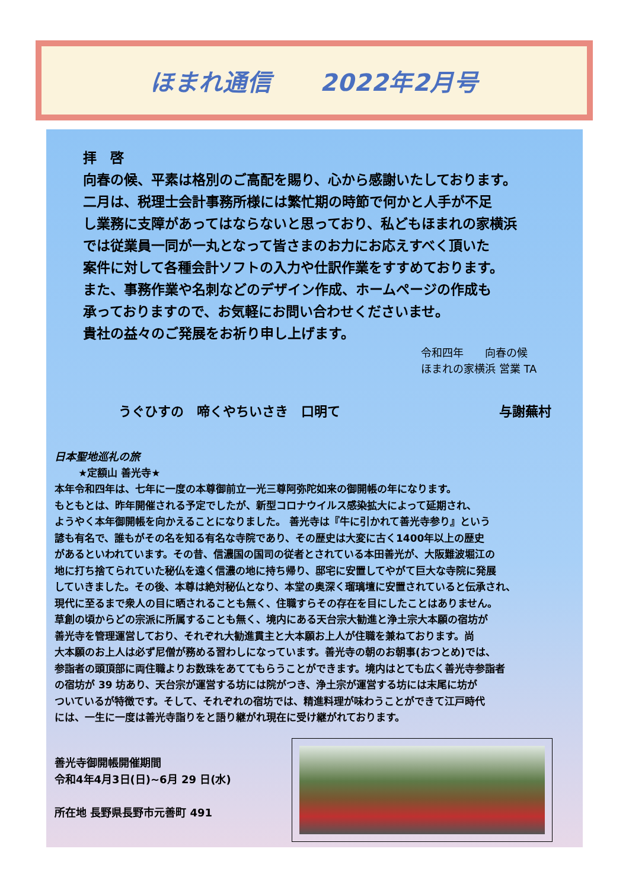ほまれ通信　　2022年2月号
拝　啓
向春の候、平素は格別のご高配を賜り、心から感謝いたしております。
二月は、税理士会計事務所様には繁忙期の時節で何かと人手が不足
し業務に支障があってはならないと思っており、私どもほまれの家横浜
では従業員一同が一丸となって皆さまのお力にお応えすべく頂いた
案件に対して各種会計ソフトの入力や仕訳作業をすすめております。
また、事務作業や名刺などのデザイン作成、ホームページの作成も
承っておりますので、お気軽にお問い合わせくださいませ。
貴社の益々のご発展をお祈り申し上げます。
令和四年　　向春の候
ほまれの家横浜 営業 TA
うぐひすの　啼くやちいさき　口明て 与謝蕪村
日本聖地巡礼の旅
★定額山 善光寺★
本年令和四年は、七年に一度の本尊御前立一光三尊阿弥陀如来の御開帳の年になります。
もともとは、昨年開催される予定でしたが、新型コロナウイルス感染拡大によって延期され、
ようやく本年御開帳を向かえることになりました。 善光寺は『牛に引かれて善光寺参り』という
諺も有名で、誰もがその名を知る有名な寺院であり、その歴史は大変に古く1400年以上の歴史
があるといわれています。その昔、信濃国の国司の従者とされている本田善光が、大阪難波堀江の
地に打ち捨てられていた秘仏を遠く信濃の地に持ち帰り、邸宅に安置してやがて巨大な寺院に発展
していきました。その後、本尊は絶対秘仏となり、本堂の奥深く瑠璃壇に安置されていると伝承され、
現代に至るまで衆人の目に晒されることも無く、住職すらその存在を目にしたことはありません。
草創の頃からどの宗派に所属することも無く、境内にある天台宗大勧進と浄土宗大本願の宿坊が
善光寺を管理運営しており、それぞれ大勧進貫主と大本願お上人が住職を兼ねております。尚
大本願のお上人は必ず尼僧が務める習わしになっています。善光寺の朝のお朝事(おつとめ)では、
参詣者の頭頂部に両住職よりお数珠をあててもらうことができます。境内はとても広く善光寺参詣者
の宿坊が 39 坊あり、天台宗が運営する坊には院がつき、浄土宗が運営する坊には末尾に坊が
ついているが特徴です。そして、それぞれの宿坊では、精進料理が味わうことができて江戸時代
には、一生に一度は善光寺詣りをと語り継がれ現在に受け継がれております。
善光寺御開帳開催期間
令和4年4月3日(日)~6月 29 日(水)
所在地 長野県長野市元善町 491